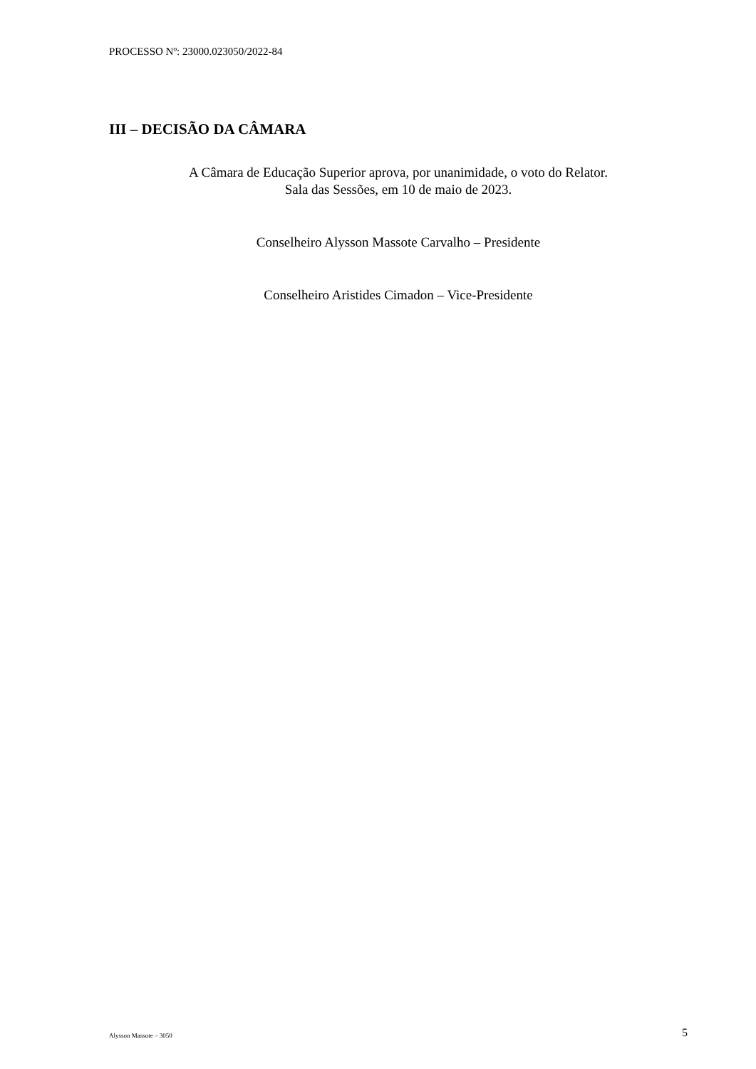PROCESSO Nº: 23000.023050/2022-84
III – DECISÃO DA CÂMARA
A Câmara de Educação Superior aprova, por unanimidade, o voto do Relator.
Sala das Sessões, em 10 de maio de 2023.
Conselheiro Alysson Massote Carvalho – Presidente
Conselheiro Aristides Cimadon – Vice-Presidente
Alysson Massote – 3050 5